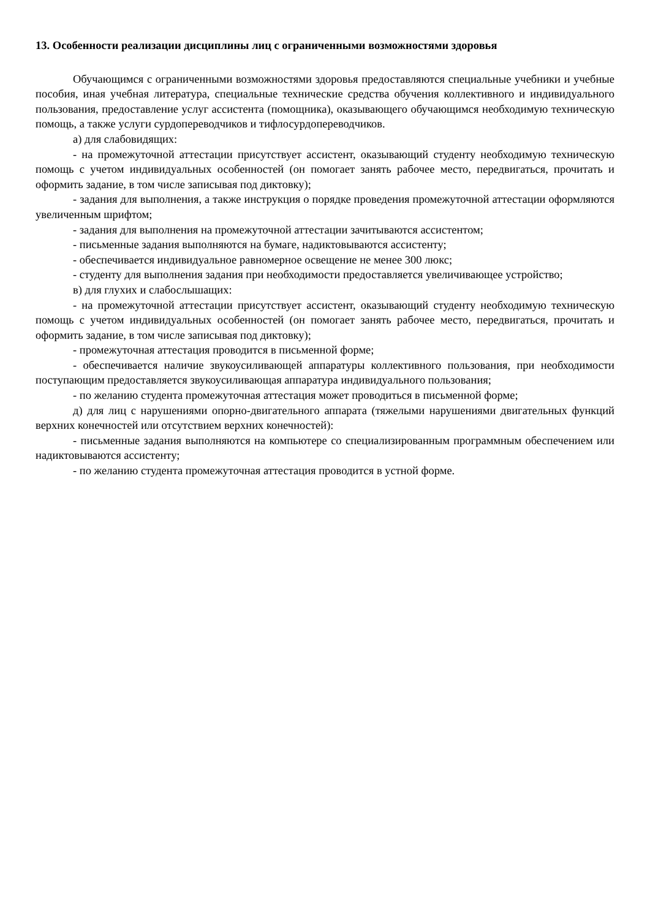13. Особенности реализации дисциплины лиц с ограниченными возможностями здоровья
Обучающимся с ограниченными возможностями здоровья предоставляются специальные учебники и учебные пособия, иная учебная литература, специальные технические средства обучения коллективного и индивидуального пользования, предоставление услуг ассистента (помощника), оказывающего обучающимся необходимую техническую помощь, а также услуги сурдопереводчиков и тифлосурдопереводчиков.
а) для слабовидящих:
- на промежуточной аттестации присутствует ассистент, оказывающий студенту необходимую техническую помощь с учетом индивидуальных особенностей (он помогает занять рабочее место, передвигаться, прочитать и оформить задание, в том числе записывая под диктовку);
- задания для выполнения, а также инструкция о порядке проведения промежуточной аттестации оформляются увеличенным шрифтом;
- задания для выполнения на промежуточной аттестации зачитываются ассистентом;
- письменные задания выполняются на бумаге, надиктовываются ассистенту;
- обеспечивается индивидуальное равномерное освещение не менее 300 люкс;
- студенту для выполнения задания при необходимости предоставляется увеличивающее устройство;
в) для глухих и слабослышащих:
- на промежуточной аттестации присутствует ассистент, оказывающий студенту необходимую техническую помощь с учетом индивидуальных особенностей (он помогает занять рабочее место, передвигаться, прочитать и оформить задание, в том числе записывая под диктовку);
- промежуточная аттестация проводится в письменной форме;
- обеспечивается наличие звукоусиливающей аппаратуры коллективного пользования, при необходимости поступающим предоставляется звукоусиливающая аппаратура индивидуального пользования;
- по желанию студента промежуточная аттестация может проводиться в письменной форме;
д) для лиц с нарушениями опорно-двигательного аппарата (тяжелыми нарушениями двигательных функций верхних конечностей или отсутствием верхних конечностей):
- письменные задания выполняются на компьютере со специализированным программным обеспечением или надиктовываются ассистенту;
- по желанию студента промежуточная аттестация проводится в устной форме.